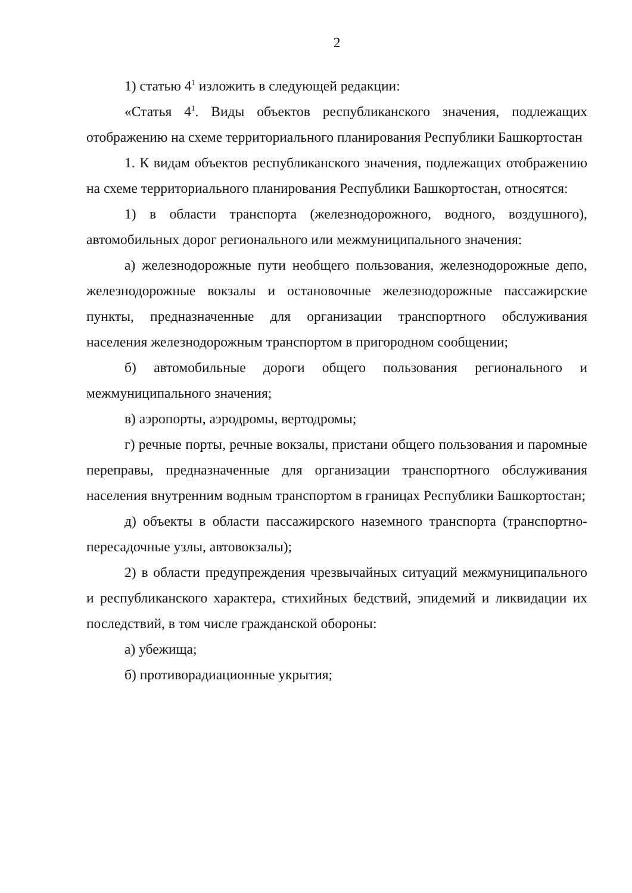2
1) статью 4<sup>1</sup> изложить в следующей редакции:
«Статья 4<sup>1</sup>. Виды объектов республиканского значения, подлежащих отображению на схеме территориального планирования Республики Башкортостан
1. К видам объектов республиканского значения, подлежащих отображению на схеме территориального планирования Республики Башкортостан, относятся:
1) в области транспорта (железнодорожного, водного, воздушного), автомобильных дорог регионального или межмуниципального значения:
а) железнодорожные пути необщего пользования, железнодорожные депо, железнодорожные вокзалы и остановочные железнодорожные пассажирские пункты, предназначенные для организации транспортного обслуживания населения железнодорожным транспортом в пригородном сообщении;
б) автомобильные дороги общего пользования регионального и межмуниципального значения;
в) аэропорты, аэродромы, вертодромы;
г) речные порты, речные вокзалы, пристани общего пользования и паромные переправы, предназначенные для организации транспортного обслуживания населения внутренним водным транспортом в границах Республики Башкортостан;
д) объекты в области пассажирского наземного транспорта (транспортно-пересадочные узлы, автовокзалы);
2) в области предупреждения чрезвычайных ситуаций межмуниципального и республиканского характера, стихийных бедствий, эпидемий и ликвидации их последствий, в том числе гражданской обороны:
а) убежища;
б) противорадиационные укрытия;